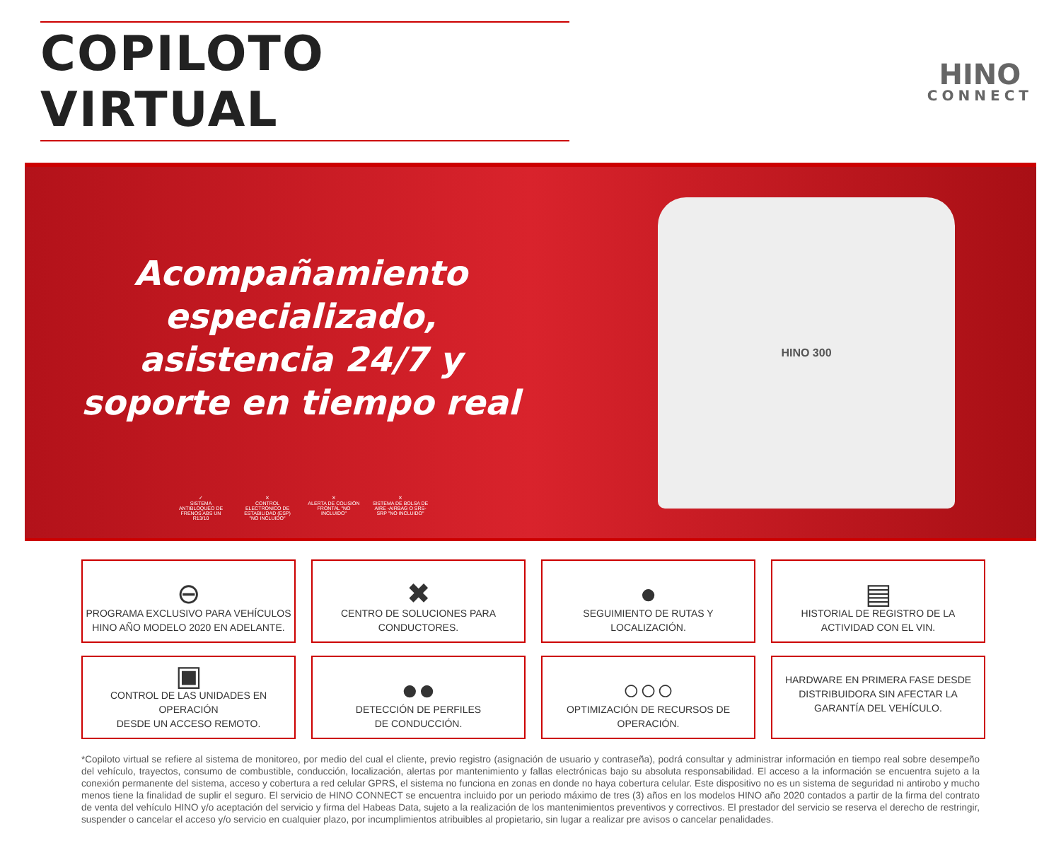COPILOTO VIRTUAL
HINO
CONNECT
Acompañamiento
especializado,
asistencia 24/7 y
soporte en tiempo real
✓
SISTEMA ANTIBLOQUEO DE FRENOS ABS UN R13/10
✕
CONTROL ELECTRÓNICO DE ESTABILIDAD (ESP) "NO INCLUIDO"
✕
ALERTA DE COLISIÓN FRONTAL "NO INCLUIDO"
✕
SISTEMA DE BOLSA DE AIRE -AIRBAG O SRS- SRP "NO INCLUIDO"
HINO 300
⊖
PROGRAMA EXCLUSIVO PARA VEHÍCULOS
HINO AÑO MODELO 2020 EN ADELANTE.
✖
CENTRO DE SOLUCIONES PARA
CONDUCTORES.
●
SEGUIMIENTO DE RUTAS Y
LOCALIZACIÓN.
▤
HISTORIAL DE REGISTRO DE LA
ACTIVIDAD CON EL VIN.
▣
CONTROL DE LAS UNIDADES EN OPERACIÓN
DESDE UN ACCESO REMOTO.
●●
DETECCIÓN DE PERFILES
DE CONDUCCIÓN.
○○○
OPTIMIZACIÓN DE RECURSOS DE
OPERACIÓN.
HARDWARE EN PRIMERA FASE DESDE
DISTRIBUIDORA SIN AFECTAR LA
GARANTÍA DEL VEHÍCULO.
*Copiloto virtual se refiere al sistema de monitoreo, por medio del cual el cliente, previo registro (asignación de usuario y contraseña), podrá consultar y administrar información en tiempo real sobre desempeño del vehículo, trayectos, consumo de combustible, conducción, localización, alertas por mantenimiento y fallas electrónicas bajo su absoluta responsabilidad. El acceso a la información se encuentra sujeto a la conexión permanente del sistema, acceso y cobertura a red celular GPRS, el sistema no funciona en zonas en donde no haya cobertura celular. Este dispositivo no es un sistema de seguridad ni antirobo y mucho menos tiene la finalidad de suplir el seguro. El servicio de HINO CONNECT se encuentra incluido por un periodo máximo de tres (3) años en los modelos HINO año 2020 contados a partir de la firma del contrato de venta del vehículo HINO y/o aceptación del servicio y firma del Habeas Data, sujeto a la realización de los mantenimientos preventivos y correctivos. El prestador del servicio se reserva el derecho de restringir, suspender o cancelar el acceso y/o servicio en cualquier plazo, por incumplimientos atribuibles al propietario, sin lugar a realizar pre avisos o cancelar penalidades.